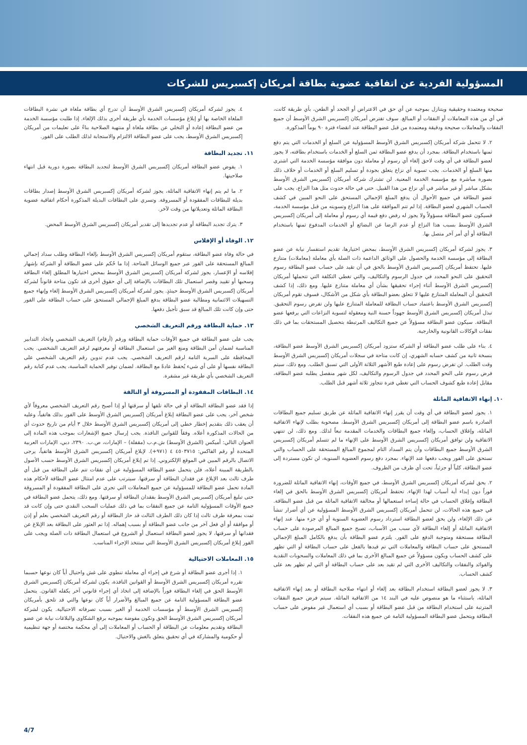المسؤولية الفردية عن اتفاقية عضوية بطاقة أمريكان إكسبريس للشركات
صحيحة ومعتمدة وحقيقية ويتنازل بموجبه عن أي حق في الاعتراض أو الجحد أو الطعن، بأي طريقة كانت، في أي من هذه المعاملات أو النفقات أو المبالغ. سوف تفترض أمريكان إكسبريس الشرق الأوسط أن جميع النفقات والمعاملات صحيحة ودقيقة ومعتمدة من قبل عضو البطاقة عند انقضاء فترة ٩٠ يوماً المذكورة.
٢. لا تتحمل شركة أمريكان إكسبريس الشرق الأوسط المسؤولية عن السلع أو الخدمات التي يتم دفع ثمنها باستخدام البطاقة. بمجرد أن يدفع عضو البطاقة ثمن السلع أو الخدمات باستخدام بطاقته، لا يجوز لعضو البطاقة في أي وقت لاحق إلغاء أي رسوم أو معاملة دون موافقة مؤسسة الخدمة التي اشترى منها السلع أو الخدمات. يجب تسوية أي نزاع يتعلق بجودة أو تسليم السلع أو الخدمات أو خلاف ذلك بصورة مباشرة مع مؤسسة الخدمة المعنية. لن تشترك شركة أمريكان إكسبريس الشرق الأوسط بشكل مباشر أو غير مباشر في أي نزاع من هذا القبيل. حتى في حالة حدوث مثل هذا النزاع، يجب على عضو البطاقة في جميع الأحوال أن يدفع المبلغ الإجمالي المستحق على النحو المبين في كشف الحساب الشهري لعضو البطاقة. إذا لم تتم الموافقة على هذا النزاع وتسويته من قبل مؤسسة الخدمة، فسيكون عضو البطاقة مسؤولاً ولا يجوز له رفض دفع قيمة أي رسوم أو معاملة إلى أمريكان إكسبريس الشرق الأوسط بسبب هذا النزاع أو عدم الرضا عن البضائع أو الخدمات المدفوع ثمنها باستخدام البطاقة أو أي أمر آخر متصل بها.
٣. يجوز لشركة أمريكان إكسبريس الشرق الأوسط، بمحض اختيارها، تقديم استفسار نيابة عن عضو البطاقة إلى مؤسسة الخدمة والحصول على الوثائق الداعمة ذات الصلة بأي معاملة (معاملات) متنازع عليها. تحتفظ أمريكان إكسبريس الشرق الأوسط بالحق في أن تقيد على حساب عضو البطاقة رسوم التحقيق على النحو المحدد في جدول الرسوم والتكاليف، والتي تغطي التكلفة التي تتحملها أمريكان إكسبريس الشرق الأوسط أثناء إجراء تحقيقها بشأن أي معاملة متنازع عليها. ومع ذلك، إذا كشف التحقيق أن المعاملة المتنازع عليها لا تتعلق بعضو البطاقة بأي شكل من الأشكال، فسوف تقوم أمريكان إكسبريس الشرق الأوسط باعتماد حساب البطاقة للمعاملة المتنازع عليها ولن تفرض رسوم التحقيق. تبذل أمريكان إكسبريس الشرق الأوسط جهوداً حسنة النية ومعقولة لتسوية النزاعات التي يرفعها عضو البطاقة. سيكون عضو البطاقة مسؤولاً عن جميع التكاليف المرتبطة بتحصيل المستحقات بما في ذلك نفقات الوكالات القانونية والخارجية.
٤. بناء على طلب عضو البطاقة أو الشركة ستزود أمريكان إكسبريس الشرق الأوسط عضو البطاقة، بنسخة ثانية من كشف حسابه الشهري، إن كانت متاحة في سجلات أمريكان إكسبريس الشرق الأوسط وقت الطلب. لن تفرض رسوم على إعادة طبع الأشهر الثلاثة الأولى التي تسبق الطلب. ومع ذلك، سيتم فرض رسوم على النحو المحدد في جدول الرسوم والتكاليف، لكل شهر منفصل يطلبه عضو البطاقة، مقابل إعادة طبع كشوف الحساب التي تغطي فترة تتجاوز ثلاثة أشهر قبل الطلب.
١٠. إنهاء الاتفاقية الماثلة
١. يجوز لعضو البطاقة في أي وقت أن يقرر إنهاء الاتفاقية الماثلة عن طريق تسليم جميع البطاقات الصادرة باسم عضو البطاقة إلى أمريكان إكسبريس الشرق الأوسط، مصحوبة بطلب لإنهاء الاتفاقية الماثلة، وإغلاق الحساب، وإلغاء جميع البطاقات والخدمات المقدمة تبعاً لذلك. ومع ذلك، لن تنتهي الاتفاقية ولن توافق أمريكان إكسبريس الشرق الأوسط على الإنهاء ما لم تتسلم أمريكان إكسبريس الشرق الأوسط جميع البطاقات وأن يتم السداد التام لمجموع المبالغ المستحقة على الحساب والتي تستحق على الفور ويجب دفعها عند الإنهاء. بمجرد دفع رسوم العضوية السنوية، لن تكون مستردة إلى عضو البطاقة، كلياً أو جزئياً، تحت أي ظرف من الظروف.
٢. يحق لشركة أمريكان إكسبريس الشرق الأوسط، في جميع الأوقات، إنهاء الاتفاقية الماثلة للضرورة فوراً دون إبداء أية أسباب لهذا الإنهاء. تحتفظ أمريكان إكسبريس الشرق الأوسط بالحق في إلغاء البطاقة وإغلاق الحساب في حالة إساءة استعمالها أو مخالفة الاتفاقية الماثلة من قبل عضو البطاقة. في جميع هذه الحالات، لن تتحمل أمريكان إكسبريس الشرق الأوسط المسؤولية عن أي أضرار تنشأ عن ذلك الإلغاء، ولن يحق لعضو البطاقة استرداد رسوم العضوية السنوية أو أي جزء منها. عند إنهاء الاتفاقية الماثلة أو إلغاء البطاقة لأي سبب من الأسباب، تصبح جميع المبالغ المرصودة على حساب البطاقة مستحقة ومتوجبة الدفع على الفور. يلتزم عضو البطاقة بأن يدفع بالكامل المبلغ الإجمالي المستحق على حساب البطاقة والمعاملات التي تم قيدها بالفعل على حساب البطاقة أو التي تظهر على كشف الحساب ويكون مسؤولاً عن جميع المبالغ الأخرى بما في ذلك المعاملات والسحوبات النقدية والفوائد والنفقات والتكاليف الأخرى التي لم تقيد بعد على حساب البطاقة أو التي لم تظهر بعد على كشف الحساب.
٣. لا يجوز لعضو البطاقة استخدام البطاقة بعد إلغاء أو انتهاء صلاحية البطاقة أو بعد إنهاء الاتفاقية الماثلة، باستثناء ما هو منصوص عليه في البند ١٤ من الاتفاقية الماثلة. سيتم فرض جميع النفقات المترتبة على استخدام البطاقة من قبل عضو البطاقة أو بسبب أي استعمال غير مفوض على حساب البطاقة ويتحمل عضو البطاقة المسؤولية التامة عن جميع هذه النفقات.
٤. يجوز لشركة أمريكان إكسبريس الشرق الأوسط أن تدرج أي بطاقة ملغاة في نشرة البطاقات الملغاة الخاصة بها أو إبلاغ مؤسسات الخدمة بأي طريقة أخرى بذلك الإلغاء. إذا طلبت مؤسسة الخدمة من عضو البطاقة إعادة أو التخلي عن بطاقة ملغاة أو منتهية الصلاحية بناءً على تعليمات من أمريكان إكسبريس الشرق الأوسط، يجب على عضو البطاقة الالتزام والاستجابة لذلك الطلب على الفور.
١١. تجديد البطاقة
١. يفوض عضو البطاقة أمريكان إكسبريس الشرق الأوسط لتجديد البطاقة بصورة دورية قبل انتهاء صلاحيتها.
٢. ما لم يتم إنهاء الاتفاقية الماثلة، يجوز لشركة أمريكان إكسبريس الشرق الأوسط إصدار بطاقات بديلة للبطاقات المفقودة أو المسروقة. وتسري على البطاقات البديلة المذكورة أحكام اتفاقية عضوية البطاقة الماثلة وتعديلاتها من وقت لآخر.
٣. يترك تجديد البطاقة أو عدم تجديدها إلى تقدير أمريكان إكسبريس الشرق الأوسط المحض.
١٢. الوفاة أو الإفلاس
في حالة وفاة عضو البطاقة، ستقوم أمريكان إكسبريس الشرق الأوسط بإلغاء البطاقة وطلب سداد إجمالي المبالغ المستحقة على الفور عبر جميع الوسائل المتاحة. إذا ما حُكم على عضو البطاقة أو الشركة بإشهار إفلاسه أو الإعسار، يجوز لشركة أمريكان إكسبريس الشرق الأوسط بمحض اختيارها المطلق إلغاء البطاقة وسحبها أو تقييد وقصر استعمال تلك البطاقات بالإضافة إلى أي حقوق أخرى قد تكون متاحة قانوناً لشركة أمريكان إكسبريس الشرق الأوسط حينئذٍ. يجوز لشركة أمريكان إكسبريس الشرق الأوسط إلغاء وإنهاء جميع التسهيلات الائتمانية ومطالبة عضو البطاقة بدفع المبلغ الإجمالي المستحق على حساب البطاقة على الفور حتى وإن كانت تلك المبالغ قد سبق تأجيل دفعها.
١٣. حماية البطاقة ورقم التعريف الشخصي
يجب على عضو البطاقة في جميع الأوقات حماية البطاقة ورقم (أرقام) التعريف الشخصي واتخاذ التدابير المناسبة لضمان أمن البطاقة ومنع الغير من استعمال البطاقة أو معرفتهم لرقم التعريف الشخصي. يجب المحافظة على السرية التامة لرقم التعريف الشخصي. يجب عدم تدوين رقم التعريف الشخصي على البطاقة نفسها أو على أي شيء يُحفظ عادةً مع البطاقة. لضمان توفير الحماية المناسبة، يجب عدم كتابة رقم التعريف الشخصي بأي طريقة غير مشفرة.
١٤. البطاقات المفقودة أو المسروقة أو التالفة
إذا فقد عضو البطاقة البطاقة أو في حالة تلفها أو سرقتها أو إذا أصبح رقم التعريف الشخصي معروفاً لأي شخص آخر، يجب على عضو البطاقة إبلاغ أمريكان إكسبريس الشرق الأوسط على الفور بذلك هاتفياً، وعليه أن يعقب ذلك بتقديم إخطار خطي إلى أمريكان إكسبريس الشرق الأوسط خلال ٣ أيام من تاريخ حدوث أي من الحالات المذكورة أعلاه. وفقاً للقوانين النافذة. يجب إرسال جميع الإشعارات بموجب هذه المادة إلى العنوان التالي: أميكس (الشرق الأوسط) ش.م.ب (مقفلة) – الإمارات، ص.ب. ٢٣٩٠، دبي، الإمارات العربية المتحدة أو رقم الفاكس: ٤٥٠٣٧١٥ ٤ (٩٧١+). لإبلاغ أمريكان إكسبريس الشرق الأوسط هاتفياً، يرجى الاتصال بالرقم المبين في الموقع الإلكتروني. إذا تم إبلاغ أمريكان إكسبريس الشرق الأوسط حسب الأصول بالطريقة المبينة أعلاه، فلن يتحمل عضو البطاقة المسؤولية عن أي نفقات تتم على البطاقة من قبل أي طرف ثالث بعد الإبلاغ عن فقدان البطاقة أو سرقتها. سيترتب على عدم امتثال عضو البطاقة لأحكام هذه المادة تحمل عضو البطاقة للمسؤولية عن جميع المعاملات التي تجرى على البطاقة المفقودة أو المسروقة حتى تبليغ أمريكان إكسبريس الشرق الأوسط بفقدان البطاقة أو سرقتها. ومع ذلك، يتحمل عضو البطاقة في جميع الأوقات المسؤولية التامة عن جميع النفقات بما في ذلك عمليات السحب النقدي حتى وإن كانت قد تمت بمعرفة طرف ثالث إذا كان ذلك الطرف الثالث قد حاز البطاقة أو رقم التعريف الشخصي بعلم أو إذن أو موافقة أو أي فعل آخر من جانب عضو البطاقة أو بسبب إهماله. إذا تم العثور على البطاقة بعد الإبلاغ عن فقدانها أو سرقتها، لا يجوز لعضو البطاقة استعمال أو الشروع في استعمال البطاقة ذات الصلة ويجب على الفور إبلاغ أمريكان إكسبريس الشرق الأوسط التي ستتخذ الإجراء المناسب.
١٥. المعاملات الاحتيالية
١. إذا أجرى عضو البطاقة أو شرع في إجراء أي معاملة تنطوي على غش واحتيال أياً كان نوعها حسبما تقرره أمريكان إكسبريس الشرق الأوسط أو القوانين النافذة، يكون لشركة أمريكان إكسبريس الشرق الأوسط الحق في إلغاء البطاقة فوراً بالإضافة إلى اتخاذ أي إجراء قانوني آخر يكفله القانون. يتحمل عضو البطاقة المسؤولية التامة عن جميع المبالغ والأضرار أياً كان نوعها والتي قد تلحق بأمريكان إكسبريس الشرق الأوسط أو مؤسسات الخدمة أو الغير بسبب تصرفاته الاحتيالية. يكون لشركة أمريكان إكسبريس الشرق الأوسط الحق وتكون مفوضة بموجبه برفع الشكاوى والبلاغات نيابة عن عضو البطاقة وتقديم معلومات عن البطاقة أو الحساب أو المعاملات إلى أي محكمة مختصة أو جهة تنظيمية أو حكومية والمشاركة في أي تحقيق يتعلق بالغش والاحتيال.
4/7